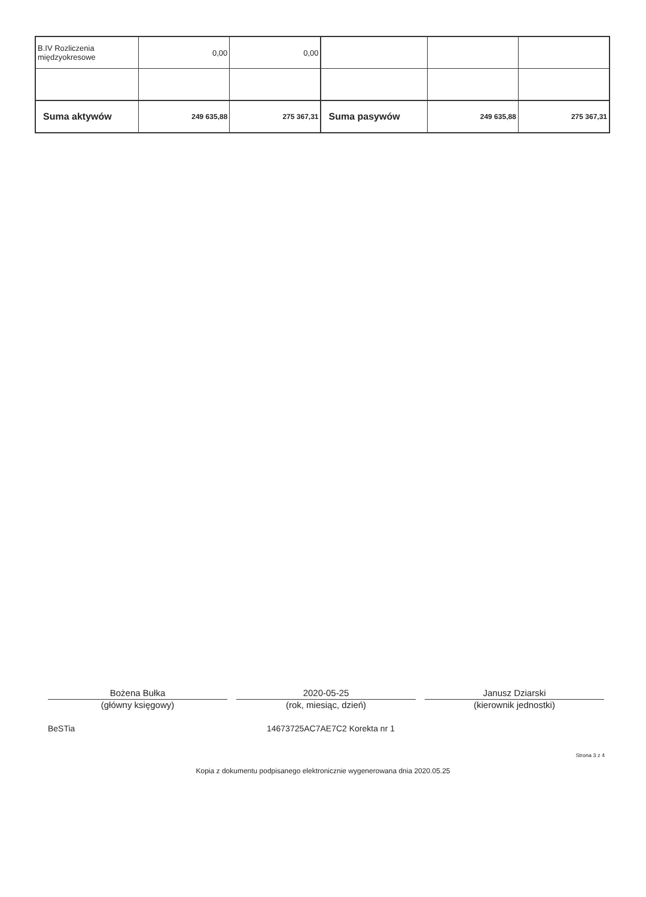| B.IV Rozliczenia międzyokresowe | 0,00 | 0,00 | | | |
| Suma aktywów | 249 635,88 | 275 367,31 | Suma pasywów | 249 635,88 | 275 367,31 |
Bożena Bułka
(główny księgowy)
2020-05-25
(rok, miesiąc, dzień)
Janusz Dziarski
(kierownik jednostki)
BeSTia 14673725AC7AE7C2 Korekta nr 1
Strona 3 z 4
Kopia z dokumentu podpisanego elektronicznie wygenerowana dnia 2020.05.25